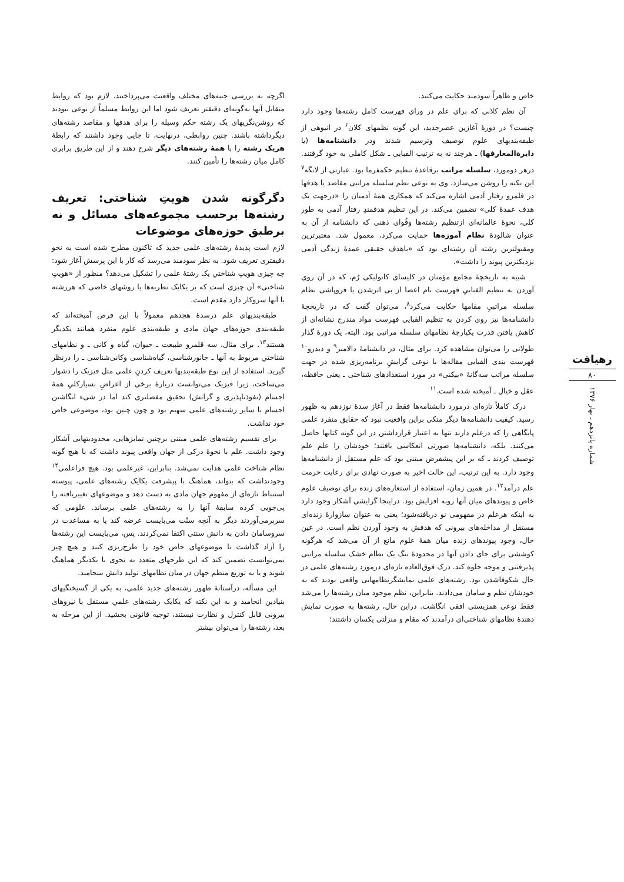خاص و ظاهراً سودمند حکایت می‌کنند.
آن نظم کلانی که برای علم در ورای فهرست کامل رشته‌ها وجود دارد چیست؟ در دورهٔ آغازین عصرجدید، این گونه نظمهای کلان<sup>۶</sup> در انبوهی از طبقه‌بندیهای علوم توصیف وترسیم شدند ودر دانشنامه‌ها (یا دایرةالمعارفها) ـ هرچند نه به ترتیب الفبایی ـ شکل کاملی به خود گرفتند. درهر دومورد، سلسله مراتب برقاعدهٔ تنظیم حکمفرما بود. عبارتی از لانگه<sup>۷</sup> این نکته را روشن می‌سازد. وی به نوعی نظم سلسله مراتبی مقاصد یا هدفها در قلمرو رفتار آدمی اشاره می‌کند که همکاری همهٔ آدمیان را «درجهت یک هدف عمدهٔ کلی» تضمین می‌کند. در این تنظیم هدفمندِ رفتار آدمی به طور کلی، نحوهٔ عالمانه‌ای ازتنظیم رشته‌ها وقُوای ذهنی که دانشنامه از آن به عنوان شالودهٔ نظام آموزه‌ها حمایت می‌کرد، معمول شد. معتبرترین ومقبولترین رشته آن رشته‌ای بود که «باهدف حقیقی عمدهٔ زندگی آدمی نزدیکترین پیوند را داشت».
شبیه به تاریخچهٔ مجامع مؤمنان در کلیسای کاتولیکی رُم، که در آن روی آوردن به تنظیم الفباییِ فهرست نام اعضا از بی اثرشدن یا فروپاشی نظام سلسله مراتبیِ مقامها حکایت می‌کرد<sup>۸</sup>، می‌توان گفت که در تاریخچهٔ دانشنامه‌ها نیز روی کردن به تنظیم الفبایی فهرست مواد مندرج نشانه‌ای از کاهش یافتن قدرت یکپارچهٔ نظامهای سلسله مراتبی بود. البته، یک دورهٔ گذار طولانی را می‌توان مشاهده کرد. برای مثال، در دانشنامهٔ دالامبر<sup>۹</sup> و دیدرو<sup>۱۰</sup> فهرست بندی الفبایی مقاله‌ها با نوعی گرایشِ برنامه‌ریزی شده در جهت سلسله مراتب سه‌گانهٔ «بیکنی» در مورد استعدادهای شناختی ـ یعنی حافظه، عقل و خیال ـ آمیخته شده است.<sup>۱۱</sup>
درک کاملاً تازه‌ای درمورد دانشنامه‌ها فقط در آغاز سدهٔ نوزدهم به ظهور رسید. کیفیت دانشنامه‌ها دیگر متکی براین واقعیت نبود که حقایق منفرد علمی پایگاهی را که درعلم دارند تنها به اعتبار قرارداشتن در این گونه کتابها حاصل می‌کنند. بلکه، دانشنامه‌ها صورتی انعکاسی یافتند؛ خودشان را علم علم توصیف کردند ـ که بر این پیشفرض مبتنی بود که علم مستقل از دانشنامه‌ها وجود دارد. به این ترتیب، این حالت اخیر به صورت نهادی برای رعایت حرمت علم درآمد<sup>۱۲</sup>. در همین زمان، استفاده از استعاره‌های زنده برای توصیف علوم خاص و پیوندهای میان آنها روبه افزایش بود. دراینجا گرایشی آشکار وجود دارد به اینکه هرعلم در مفهومی نو دریافته‌شود؛ یعنی به عنوان سازوارهٔ زنده‌ای مستقل از مداخله‌های بیرونی که هدفش به وجود آوردن نظم است. در عین حال، وجود پیوندهای زنده میان همهٔ علوم مانع از آن می‌شد که هرگونه کوششی برای جای دادن آنها در محدودهٔ تنگ یک نظام خشک سلسله مراتبی پذیرفتنی و موجه جلوه کند. درک فوق‌العاده تازه‌ای درمورد رشته‌های علمی در حال شکوفاشدن بود. رشته‌های علمی نمایشگرنظامهایی واقعی بودند که به خودشان نظم و سامان می‌دادند. بنابراین، نظم موجود میان رشته‌ها را می‌شد فقط نوعی همزیستی افقی انگاشت. دراین حال، رشته‌ها به صورت نمایش دهندهٔ نظامهای شناختی‌ای درآمدند که مقام و منزلتی یکسان داشتند؛
اگرچه به بررسی جنبه‌های مختلف واقعیت می‌پرداختند. لازم بود که روابط متقابل آنها به‌گونه‌ای دقیقتر تعریف شود اما این روابط مسلماً از نوعی نبودند که روشن‌نگریهای یک رشته حکم وسیله را برای هدفها و مقاصد رشته‌های دیگرداشته باشند. چنین روابطی، درنهایت، تا جایی وجود داشتند که رابطهٔ هریک رشته را با همهٔ رشته‌های دیگر شرح دهند و از این طریق برابری کامل میان رشته‌ها را تأمین کنند.
دگرگونه شدن هویتِ شناختی: تعریف رشته‌ها برحسب مجموعه‌های مسائل و نه برطبق حوزه‌های موضوعات
لازم است پدیدهٔ رشته‌های علمی جدید که تاکنون مطرح شده است به نحو دقیقتری تعریف شود. به نظر سودمند می‌رسد که کار با این پرسش آغاز شود: چه چیزی هویتِ شناختیِ یک رشتهٔ علمی را تشکیل می‌دهد؟ منظور از «هویتِ شناختی» آن چیزی است که بر یکایک نظریه‌ها یا روشهای خاصی که هررشته با آنها سروکار دارد مقدم است.
طبقه‌بندیهای علم درسدهٔ هجدهم معمولاً با این فرض آمیخته‌اند که طبقه‌بندی حوزه‌های جهان مادی و طبقه‌بندی علوم منفرد همانند یکدیگر هستند<sup>۱۳</sup>. برای مثال، سه قلمرو طبیعت ـ حیوان، گیاه و کانی ـ و نظامهای شناختیِ مربوط به آنها ـ جانورشناسی، گیاه‌شناسی وکانی‌شناسی ـ را درنظر گیرید. استفاده از این نوع طبقه‌بندیها تعریف کردنِ علمی مثل فیزیک را دشوار می‌ساخت، زیرا فیزیک می‌توانست دربارهٔ برخی از اعراضِ بسیارکلیِ همهٔ اجسام (نفوذناپذیری و گرانش) تحقیق مفصلتری کند اما در شیء انگاشتن اجسام با سایر رشته‌های علمی سهیم بود و چون چنین بود، موضوعی خاص خود نداشت.
برای تقسیم رشته‌های علمی مبتنی برچنین تمایزهایی، محدودیتهایی آشکار وجود داشت. علم با نحوهٔ درکی از جهان واقعی پیوند داشت که با هیچ گونه نظام شناخت علمی هدایت نمی‌شد. بنابراین، غیرعلمی بود. هیچ فراعلمی<sup>۱۴</sup> وجودنداشت که بتواند، هماهنگ با پیشرفت یکایک رشته‌های علمی، پیوسته استنباط تازه‌ای از مفهوم جهان مادی به دست دهد و موضوعهای تغییریافته را پی‌جویی کرده سابقهٔ آنها را به رشته‌های علمی برساند. علومی که سربرمی‌آوردند دیگر به آنچه سنّت می‌بایست عرضه کند یا به مساعدت در سروسامان دادن به دانش سنتی اکتفا نمی‌کردند. پس، می‌بایست این رشته‌ها را آزاد گذاشت تا موضوعهای خاص خود را طرح‌ریزی کنند و هیچ چیز نمی‌توانست تضمین کند که این طرحهای متعدد به نحوی با یکدیگر هماهنگ شوند و یا به توزیع منظم جهان در میان نظامهای تولید دانش بینجامند.
این مسأله، درآستانهٔ ظهور رشته‌های جدید علمی، به یکی از گسیختگیهای بنیادین انجامید و به این نکته که یکایک رشته‌های علمیِ مستقل با نیروهای بیرونی قابل کنترل و نظارت نیستند، توجیه قانونی بخشید. از این مرحله به بعد، رشته‌ها را می‌توان بیشتر
رهیافت
۸۰
شماره پانزدهم ـ بهار ۱۳۷۶